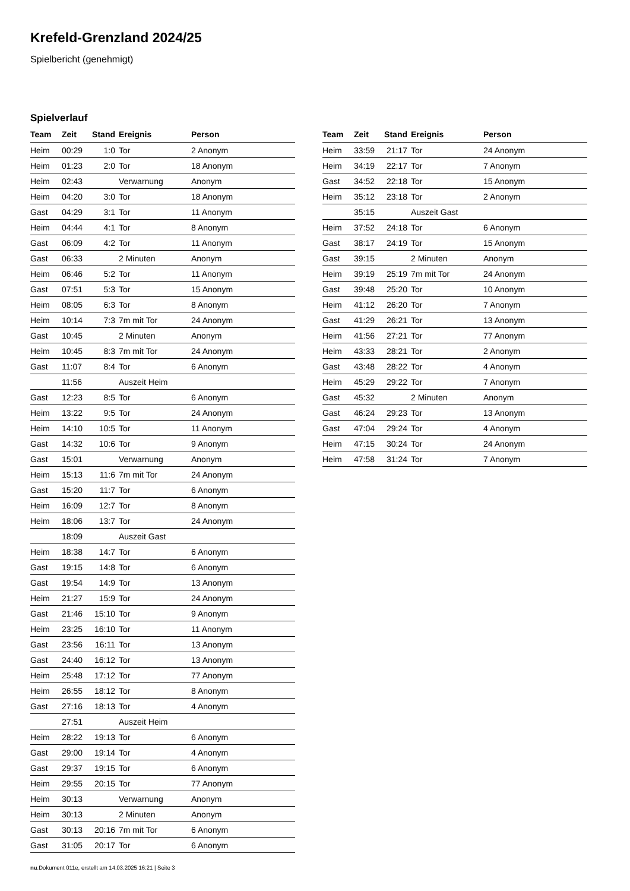Krefeld-Grenzland 2024/25
Spielbericht (genehmigt)
Spielverlauf
| Team | Zeit | Stand | Ereignis | Person |
| --- | --- | --- | --- | --- |
| Heim | 00:29 | 1:0 | Tor | 2 Anonym |
| Heim | 01:23 | 2:0 | Tor | 18 Anonym |
| Heim | 02:43 | | Verwarnung | Anonym |
| Heim | 04:20 | 3:0 | Tor | 18 Anonym |
| Gast | 04:29 | 3:1 | Tor | 11 Anonym |
| Heim | 04:44 | 4:1 | Tor | 8 Anonym |
| Gast | 06:09 | 4:2 | Tor | 11 Anonym |
| Gast | 06:33 | | 2 Minuten | Anonym |
| Heim | 06:46 | 5:2 | Tor | 11 Anonym |
| Gast | 07:51 | 5:3 | Tor | 15 Anonym |
| Heim | 08:05 | 6:3 | Tor | 8 Anonym |
| Heim | 10:14 | 7:3 | 7m mit Tor | 24 Anonym |
| Gast | 10:45 | | 2 Minuten | Anonym |
| Heim | 10:45 | 8:3 | 7m mit Tor | 24 Anonym |
| Gast | 11:07 | 8:4 | Tor | 6 Anonym |
| | 11:56 | | Auszeit Heim | |
| Gast | 12:23 | 8:5 | Tor | 6 Anonym |
| Heim | 13:22 | 9:5 | Tor | 24 Anonym |
| Heim | 14:10 | 10:5 | Tor | 11 Anonym |
| Gast | 14:32 | 10:6 | Tor | 9 Anonym |
| Gast | 15:01 | | Verwarnung | Anonym |
| Heim | 15:13 | 11:6 | 7m mit Tor | 24 Anonym |
| Gast | 15:20 | 11:7 | Tor | 6 Anonym |
| Heim | 16:09 | 12:7 | Tor | 8 Anonym |
| Heim | 18:06 | 13:7 | Tor | 24 Anonym |
| | 18:09 | | Auszeit Gast | |
| Heim | 18:38 | 14:7 | Tor | 6 Anonym |
| Gast | 19:15 | 14:8 | Tor | 6 Anonym |
| Gast | 19:54 | 14:9 | Tor | 13 Anonym |
| Heim | 21:27 | 15:9 | Tor | 24 Anonym |
| Gast | 21:46 | 15:10 | Tor | 9 Anonym |
| Heim | 23:25 | 16:10 | Tor | 11 Anonym |
| Gast | 23:56 | 16:11 | Tor | 13 Anonym |
| Gast | 24:40 | 16:12 | Tor | 13 Anonym |
| Heim | 25:48 | 17:12 | Tor | 77 Anonym |
| Heim | 26:55 | 18:12 | Tor | 8 Anonym |
| Gast | 27:16 | 18:13 | Tor | 4 Anonym |
| | 27:51 | | Auszeit Heim | |
| Heim | 28:22 | 19:13 | Tor | 6 Anonym |
| Gast | 29:00 | 19:14 | Tor | 4 Anonym |
| Gast | 29:37 | 19:15 | Tor | 6 Anonym |
| Heim | 29:55 | 20:15 | Tor | 77 Anonym |
| Heim | 30:13 | | Verwarnung | Anonym |
| Heim | 30:13 | | 2 Minuten | Anonym |
| Gast | 30:13 | 20:16 | 7m mit Tor | 6 Anonym |
| Gast | 31:05 | 20:17 | Tor | 6 Anonym |
| Team | Zeit | Stand | Ereignis | Person |
| --- | --- | --- | --- | --- |
| Heim | 33:59 | 21:17 | Tor | 24 Anonym |
| Heim | 34:19 | 22:17 | Tor | 7 Anonym |
| Gast | 34:52 | 22:18 | Tor | 15 Anonym |
| Heim | 35:12 | 23:18 | Tor | 2 Anonym |
| | 35:15 | | Auszeit Gast | |
| Heim | 37:52 | 24:18 | Tor | 6 Anonym |
| Gast | 38:17 | 24:19 | Tor | 15 Anonym |
| Gast | 39:15 | | 2 Minuten | Anonym |
| Heim | 39:19 | 25:19 | 7m mit Tor | 24 Anonym |
| Gast | 39:48 | 25:20 | Tor | 10 Anonym |
| Heim | 41:12 | 26:20 | Tor | 7 Anonym |
| Gast | 41:29 | 26:21 | Tor | 13 Anonym |
| Heim | 41:56 | 27:21 | Tor | 77 Anonym |
| Heim | 43:33 | 28:21 | Tor | 2 Anonym |
| Gast | 43:48 | 28:22 | Tor | 4 Anonym |
| Heim | 45:29 | 29:22 | Tor | 7 Anonym |
| Gast | 45:32 | | 2 Minuten | Anonym |
| Gast | 46:24 | 29:23 | Tor | 13 Anonym |
| Gast | 47:04 | 29:24 | Tor | 4 Anonym |
| Heim | 47:15 | 30:24 | Tor | 24 Anonym |
| Heim | 47:58 | 31:24 | Tor | 7 Anonym |
nu.Dokument 011e, erstellt am 14.03.2025 16:21 | Seite 3